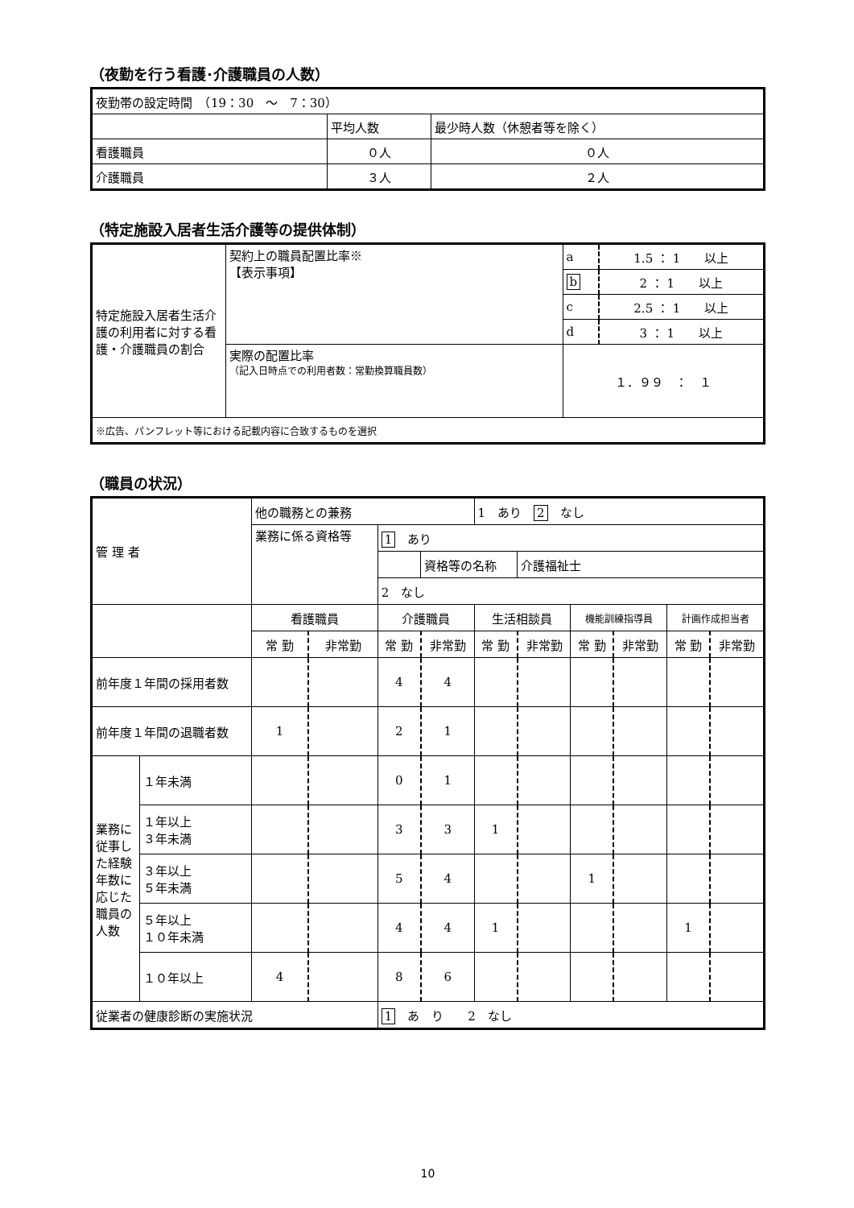（夜勤を行う看護･介護職員の人数）
| 夜勤帯の設定時間 （19：30 ～ 7：30） | | |
| | 平均人数 | 最少時人数（休憩者等を除く） |
| 看護職員 | ０人 | ０人 |
| 介護職員 | ３人 | ２人 |
（特定施設入居者生活介護等の提供体制）
| 特定施設入居者生活介護の利用者に対する看護・介護職員の割合 | 契約上の職員配置比率※ 【表示事項】 | a | 1.5 ： 1 以上 |
| | | b | 2 ： 1 以上 |
| | | c | 2.5 ： 1 以上 |
| | | d | 3 ： 1 以上 |
| | 実際の配置比率 （記入日時点での利用者数：常勤換算職員数） | １．９９ ： １ | |
| ※広告、パンフレット等における記載内容に合致するものを選択 | | | |
（職員の状況）
| 管 理 者 | | 他の職務との兼務 | | | | 1 あり 2 なし | | | | | |
| | | 業務に係る資格等 | | 1 あり | | | | | | | |
| | | | | | 資格等の名称 | | 介護福祉士 | | | | |
| | | | | 2 なし | | | | | | | |
| | | 看護職員 | | 介護職員 | | 生活相談員 | | 機能訓練指導員 | | 計画作成担当者 | |
| | | 常 勤 | 非常勤 | 常 勤 | 非常勤 | 常 勤 | 非常勤 | 常 勤 | 非常勤 | 常 勤 | 非常勤 |
| 前年度１年間の採用者数 | | | | 4 | 4 | | | | | | |
| 前年度１年間の退職者数 | | 1 | | 2 | 1 | | | | | | |
| 業務に従事した経験年数に応じた職員の人数 | １年未満 | | | 0 | 1 | | | | | | |
| | １年以上 ３年未満 | | | 3 | 3 | 1 | | | | | |
| | ３年以上 ５年未満 | | | 5 | 4 | | | 1 | | | |
| | ５年以上 １０年未満 | | | 4 | 4 | 1 | | | | 1 | |
| | １０年以上 | 4 | | 8 | 6 | | | | | | |
| 従業者の健康診断の実施状況 | | | | 1 あ り 2 なし | | | | | | | |
10